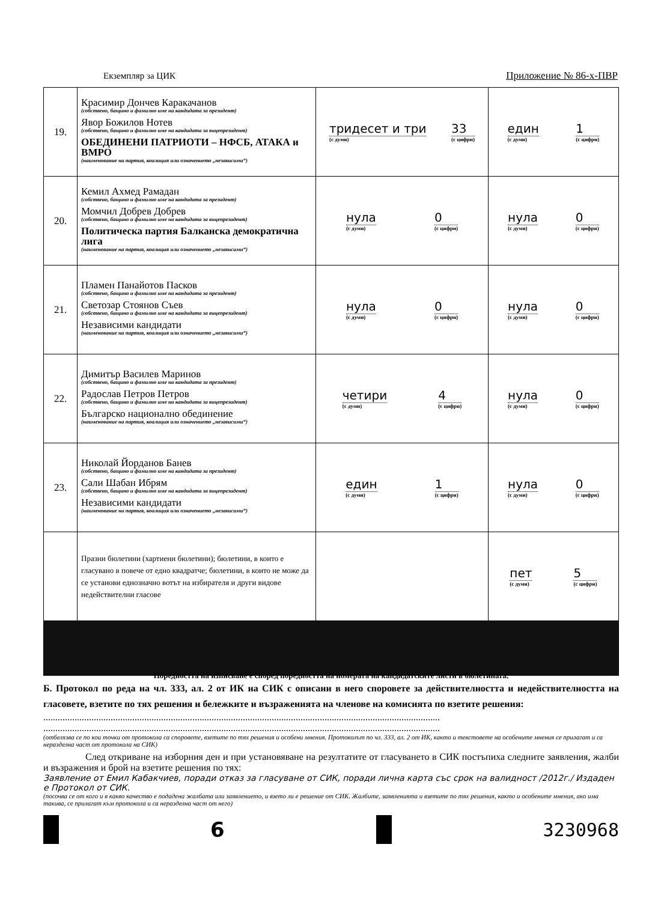Екземпляр за ЦИК Приложение № 86-х-ПВР
| 19. | Красимир Дончев Каракачанов (собствено, бащино и фамилно име на кандидата за президент) Явор Божилов Нотев (собствено, бащино и фамилно име на кандидата за вицепрезидент) ОБЕДИНЕНИ ПАТРИОТИ – НФСБ, АТАКА и ВМРО (наименование на партия, коалиция или означението „независими“) | тридесет и три (с думи) 33 (с цифри) | един (с думи) 1 (с цифри) |
| 20. | Кемил Ахмед Рамадан (собствено, бащино и фамилно име на кандидата за президент) Момчил Добрев Добрев (собствено, бащино и фамилно име на кандидата за вицепрезидент) Политическа партия Балканска демократична лига (наименование на партия, коалиция или означението „независими“) | нула (с думи) 0 (с цифри) | нула (с думи) 0 (с цифри) |
| 21. | Пламен Панайотов Пасков (собствено, бащино и фамилно име на кандидата за президент) Светозар Стоянов Съев (собствено, бащино и фамилно име на кандидата за вицепрезидент) Независими кандидати (наименование на партия, коалиция или означението „независими“) | нула (с думи) 0 (с цифри) | нула (с думи) 0 (с цифри) |
| 22. | Димитър Василев Маринов (собствено, бащино и фамилно име на кандидата за президент) Радослав Петров Петров (собствено, бащино и фамилно име на кандидата за вицепрезидент) Българско национално обединение (наименование на партия, коалиция или означението „независими“) | четири (с думи) 4 (с цифри) | нула (с думи) 0 (с цифри) |
| 23. | Николай Йорданов Банев (собствено, бащино и фамилно име на кандидата за президент) Сали Шабан Ибрям (собствено, бащино и фамилно име на кандидата за вицепрезидент) Независими кандидати (наименование на партия, коалиция или означението „независими“) | един (с думи) 1 (с цифри) | нула (с думи) 0 (с цифри) |
| | Празни бюлетини (хартиени бюлетини); бюлетини, в които е гласувано в повече от едно квадратче; бюлетини, в които не може да се установи еднозначно вотът на избирателя и други видове недействителни гласове | | пет (с думи) 5 (с цифри) |
Поредността на изписване е според поредността на номерата на кандидатските листи в бюлетината.
Б. Протокол по реда на чл. 333, ал. 2 от ИК на СИК с описани в него споровете за действителността и недействителността на гласовете, взетите по тях решения и бележките и възраженията на членове на комисията по взетите решения:
.....................................................................................................................................................................
.....................................................................................................................................................................
(отбелязва се по кои точки от протокола са споровете, взетите по тях решения и особени мнения. Протоколът по чл. 333, ал. 2 от ИК, както и текстовете на особените мнения се прилагат и са неразделна част от протокола на СИК)
След откриване на изборния ден и при установяване на резултатите от гласуването в СИК постъпиха следните заявления, жалби и възражения и брой на взетите решения по тях:
Заявление от Емил Кабакчиев, поради отказ за гласуване от СИК, поради лична карта със срок на валидност /2012г./ Издаден е Протокол от СИК.
(посочва се от кого и в какво качество е подадена жалбата или заявлението, и взето ли е решение от СИК. Жалбите, заявленията и взетите по тях решения, както и особените мнения, ако има такива, се прилагат към протокола и са неразделна част от него)
6 3230968